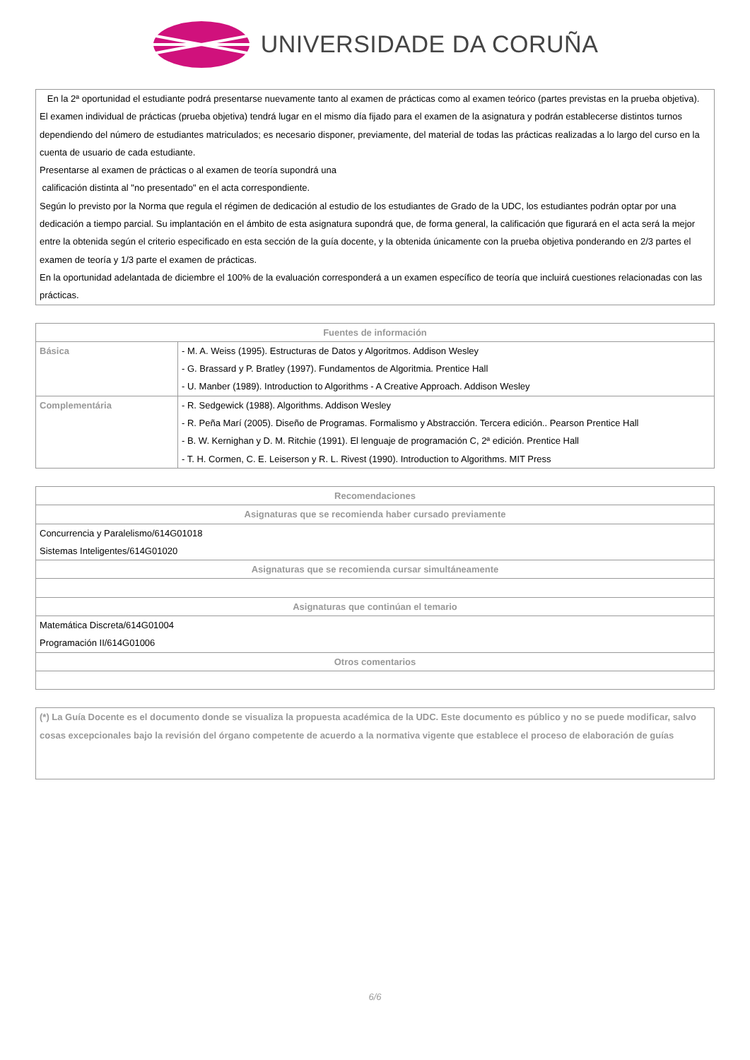UNIVERSIDADE DA CORUÑA
En la 2ª oportunidad el estudiante podrá presentarse nuevamente tanto al examen de prácticas como al examen teórico (partes previstas en la prueba objetiva).
El examen individual de prácticas (prueba objetiva) tendrá lugar en el mismo día fijado para el examen de la asignatura y podrán establecerse distintos turnos dependiendo del número de estudiantes matriculados; es necesario disponer, previamente, del material de todas las prácticas realizadas a lo largo del curso en la
cuenta de usuario de cada estudiante.
Presentarse al examen de prácticas o al examen de teoría supondrá una
calificación distinta al "no presentado" en el acta correspondiente.
Según lo previsto por la Norma que regula el régimen de dedicación al estudio de los estudiantes de Grado de la UDC, los estudiantes podrán optar por una dedicación a tiempo parcial. Su implantación en el ámbito de esta asignatura supondrá que, de forma general, la calificación que figurará en el acta será la mejor entre la obtenida según el criterio especificado en esta sección de la guía docente, y la obtenida únicamente con la prueba objetiva ponderando en 2/3 partes el examen de teoría y 1/3 parte el examen de prácticas.
En la oportunidad adelantada de diciembre el 100% de la evaluación corresponderá a un examen específico de teoría que incluirá cuestiones relacionadas con las prácticas.
| Fuentes de información | |
| --- | --- |
| Básica | - M. A. Weiss (1995). Estructuras de Datos y Algoritmos. Addison Wesley - G. Brassard y P. Bratley (1997). Fundamentos de Algoritmia. Prentice Hall - U. Manber (1989). Introduction to Algorithms - A Creative Approach. Addison Wesley |
| Complementária | - R. Sedgewick (1988). Algorithms. Addison Wesley - R. Peña Marí (2005). Diseño de Programas. Formalismo y Abstracción. Tercera edición.. Pearson Prentice Hall - B. W. Kernighan y D. M. Ritchie (1991). El lenguaje de programación C, 2ª edición. Prentice Hall - T. H. Cormen, C. E. Leiserson y R. L. Rivest (1990). Introduction to Algorithms. MIT Press |
| Recomendaciones |
| --- |
| Asignaturas que se recomienda haber cursado previamente |
| Concurrencia y Paralelismo/614G01018 Sistemas Inteligentes/614G01020 |
| Asignaturas que se recomienda cursar simultáneamente |
| Asignaturas que continúan el temario |
| Matemática Discreta/614G01004 Programación II/614G01006 |
| Otros comentarios |
(*) La Guía Docente es el documento donde se visualiza la propuesta académica de la UDC. Este documento es público y no se puede modificar, salvo cosas excepcionales bajo la revisión del órgano competente de acuerdo a la normativa vigente que establece el proceso de elaboración de guías
6/6